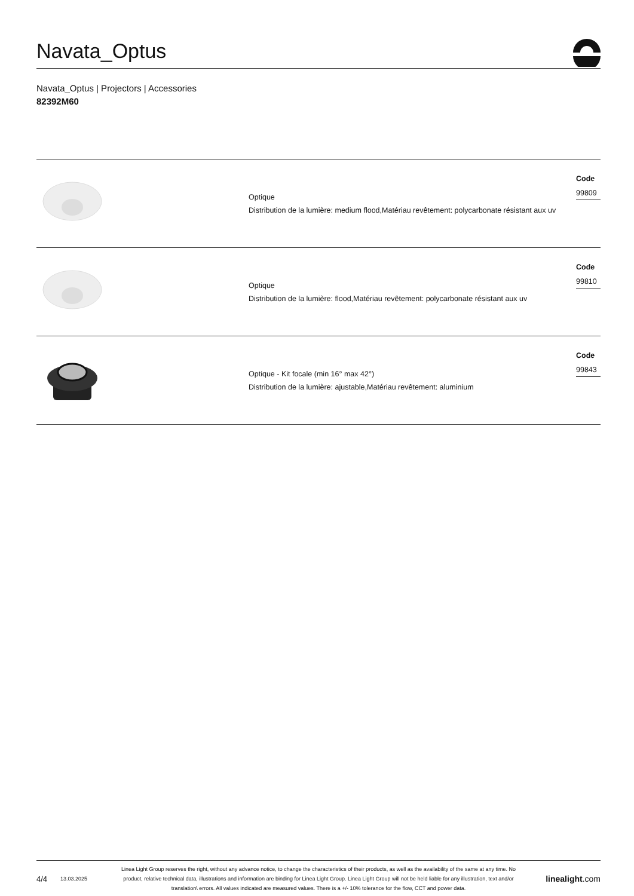Navata_Optus
Navata_Optus | Projectors | Accessories
82392M60
Optique
Distribution de la lumière: medium flood,Matériau revêtement: polycarbonate résistant aux uv
Code
99809
Optique
Distribution de la lumière: flood,Matériau revêtement: polycarbonate résistant aux uv
Code
99810
Optique - Kit focale (min 16° max 42°)
Distribution de la lumière: ajustable,Matériau revêtement: aluminium
Code
99843
4/4 13.03.2025 Linea Light Group reserves the right, without any advance notice, to change the characteristics of their products, as well as the availability of the same at any time. No product, relative technical data, illustrations and information are binding for Linea Light Group. Linea Light Group will not be held liable for any illustration, text and/or translation\ errors. All values indicated are measured values. There is a +/- 10% tolerance for the flow, CCT and power data. linealight.com